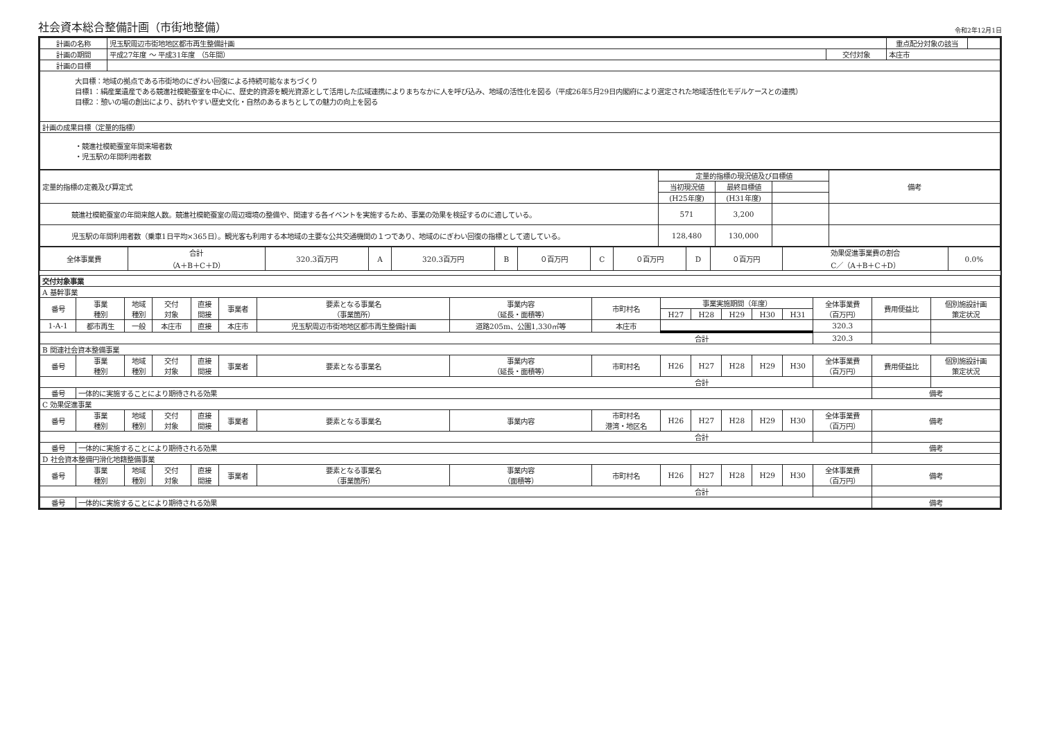社会資本総合整備計画（市街地整備）
令和2年12月1日
| 計画の名称 | 児玉駅周辺市街地地区都市再生整備計画 | | | 重点配分対象の該当 | |
| 計画の期間 | 平成27年度 ～ 平成31年度 （5年間） | 交付対象 | 本庄市 | | |
| 計画の目標 | | | | | |
| 大目標：地域の拠点である市街地のにぎわい回復による持続可能なまちづくり 目標1：絹産業遺産である競進社模範蚕室を中心に、歴史的資源を観光資源として活用した広域連携によりまちなかに人を呼び込み、地域の活性化を図る（平成26年5月29日内閣府により選定された地域活性化モデルケースとの連携） 目標2：憩いの場の創出により、訪れやすい歴史文化・自然のあるまちとしての魅力の向上を図る | | | | | |
| 計画の成果目標（定量的指標） | | | | | |
| ・競進社模範蚕室年間来場者数 ・児玉駅の年間利用者数 | | | | | |
| 定量的指標の定義及び算定式 | 定量的指標の現況値及び目標値 | | | 備考 |
| | 当初現況値 | 最終目標値 | | |
| | (H25年度) | (H31年度) | | |
| 競進社模範蚕室の年間来館人数。競進社模範蚕室の周辺環境の整備や、関連する各イベントを実施するため、事業の効果を検証するのに適している。 | 571 | 3,200 | | |
| 児玉駅の年間利用者数（乗車1日平均×365日）。観光客も利用する本地域の主要な公共交通機関の１つであり、地域のにぎわい回復の指標として適している。 | 128,480 | 130,000 | | |
| 全体事業費 | 合計 （A＋B＋C＋D） | 320.3百万円 | A | 320.3百万円 | B | ０百万円 | C | ０百万円 | D | ０百万円 | 効果促進事業費の割合 C／（A＋B＋C＋D） | 0.0% |
| 交付対象事業 | | | | | | | | | | | | | | | | |
| A 基幹事業 | | | | | | | | | | | | | | | | |
| 番号 | 事業 種別 | 地域 種別 | 交付 対象 | 直接 間接 | 事業者 | 要素となる事業名 （事業箇所） | 事業内容 （延長・面積等） | 市町村名 | 事業実施期間（年度） | | | | | 全体事業費 （百万円） | 費用便益比 | 個別施設計画 策定状況 |
| | | | | | | | | | H27 | H28 | H29 | H30 | H31 | | | |
| 1-A-1 | 都市再生 | 一般 | 本庄市 | 直接 | 本庄市 | 児玉駅周辺市街地地区都市再生整備計画 | 道路205m、公園1,330㎡等 | 本庄市 | | | | | | 320.3 | | |
| 合計 | | | | | | | | | | | | | | 320.3 | | |
| B 関連社会資本整備事業 | | | | | | | | | | | | | | | | |
| 番号 | 事業 種別 | 地域 種別 | 交付 対象 | 直接 間接 | 事業者 | 要素となる事業名 | 事業内容 （延長・面積等） | 市町村名 | H26 | H27 | H28 | H29 | H30 | 全体事業費 （百万円） | 費用便益比 | 個別施設計画 策定状況 |
| 合計 | | | | | | | | | | | | | | | | |
| 番号 | 一体的に実施することにより期待される効果 | | | | | | | | | | | | | | 備考 | |
| C 効果促進事業 | | | | | | | | | | | | | | | | |
| 番号 | 事業 種別 | 地域 種別 | 交付 対象 | 直接 間接 | 事業者 | 要素となる事業名 | 事業内容 | 市町村名 港湾・地区名 | H26 | H27 | H28 | H29 | H30 | 全体事業費 （百万円） | 備考 | |
| 合計 | | | | | | | | | | | | | | | | |
| 番号 | 一体的に実施することにより期待される効果 | | | | | | | | | | | | | | 備考 | |
| D 社会資本整備円滑化地籍整備事業 | | | | | | | | | | | | | | | | |
| 番号 | 事業 種別 | 地域 種別 | 交付 対象 | 直接 間接 | 事業者 | 要素となる事業名 （事業箇所） | 事業内容 （面積等） | 市町村名 | H26 | H27 | H28 | H29 | H30 | 全体事業費 （百万円） | 備考 | |
| 合計 | | | | | | | | | | | | | | | | |
| 番号 | 一体的に実施することにより期待される効果 | | | | | | | | | | | | | | 備考 | |